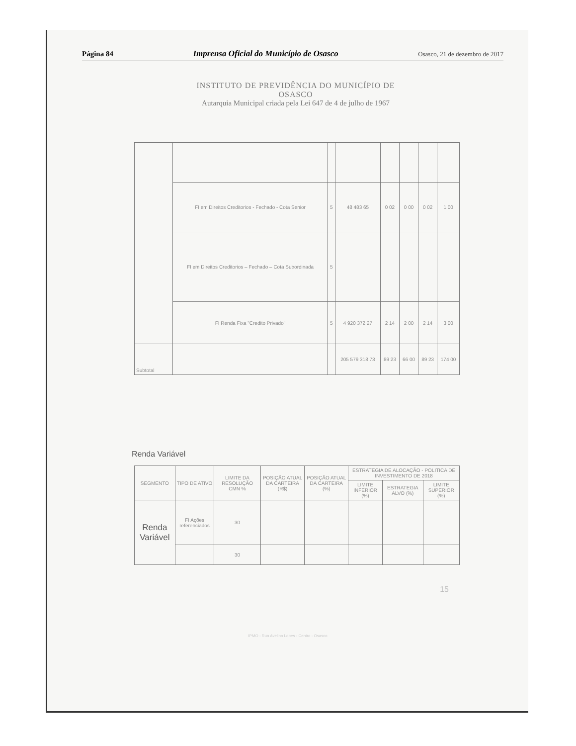Página 84 Imprensa Oficial do Município de Osasco Osasco, 21 de dezembro de 2017
INSTITUTO DE PREVIDÊNCIA DO MUNICÍPIO DE OSASCO
Autarquia Municipal criada pela Lei 647 de 4 de julho de 1967
| | FI em Direitos Creditorios - Fechado - Cota Senior | 5 | 48 483 65 | 0 02 | 0 00 | 0 02 | 1 00 |
| | FI em Direitos Creditorios – Fechado – Cota Subordinada | 5 | | | | | |
| | FI Renda Fixa "Credito Privado" | 5 | 4 920 372 27 | 2 14 | 2 00 | 2 14 | 3 00 |
| Subtotal | | | 205 579 318 73 | 89 23 | 66 00 | 89 23 | 174 00 |
Renda Variável
| SEGMENTO | TIPO DE ATIVO | LIMITE DA RESOLUÇÃO CMN % | POSIÇÃO ATUAL DA CARTEIRA (R$) | POSIÇÃO ATUAL DA CARTEIRA (%) | ESTRATEGIA DE ALOCAÇÃO - POLITICA DE INVESTIMENTO DE 2018 | | |
| --- | --- | --- | --- | --- | --- | --- | --- |
| | | | | | LIMITE INFERIOR (%) | ESTRATEGIA ALVO (%) | LIMITE SUPERIOR (%) |
| Renda Variável | FI Ações referenciados | 30 | | | | | |
| | | 30 | | | | | |
15
IPMO - Rua Avelino Lopes - Centro - Osasco